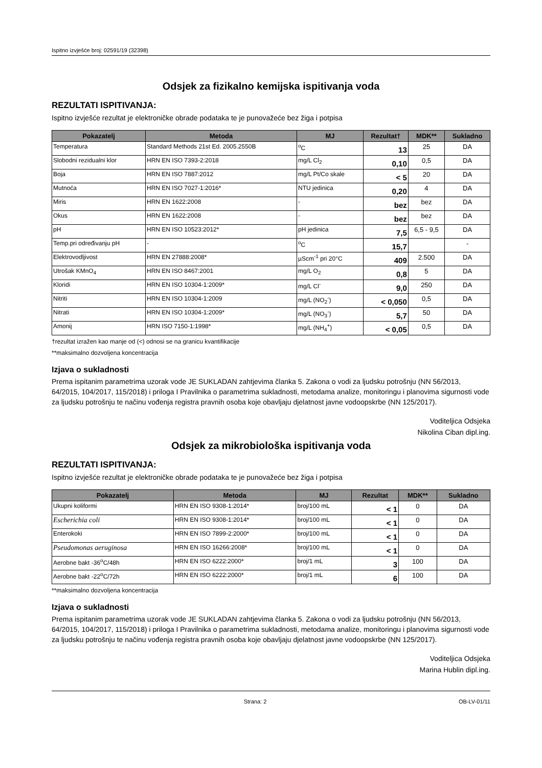Ispitno izvješće broj: 02591/19 (32398)
Odsjek za fizikalno kemijska ispitivanja voda
REZULTATI ISPITIVANJA:
Ispitno izvješće rezultat je elektroničke obrade podataka te je punovažeće bez žiga i potpisa
| Pokazatelj | Metoda | MJ | Rezultat† | MDK** | Sukladno |
| --- | --- | --- | --- | --- | --- |
| Temperatura | Standard Methods 21st Ed. 2005.2550B | <sup>o</sup> C | 13 | 25 | DA |
| Slobodni rezidualni klor | HRN EN ISO 7393-2:2018 | mg/L Cl<sub>2</sub> | 0,10 | 0,5 | DA |
| Boja | HRN EN ISO 7887:2012 | mg/L Pt/Co skale | < 5 | 20 | DA |
| Mutnoća | HRN EN ISO 7027-1:2016* | NTU jedinica | 0,20 | 4 | DA |
| Miris | HRN EN 1622:2008 | - | bez | bez | DA |
| Okus | HRN EN 1622:2008 | - | bez | bez | DA |
| pH | HRN EN ISO 10523:2012* | pH jedinica | 7,5 | 6,5 - 9,5 | DA |
| Temp.pri određivanju pH | - | <sup>o</sup> C | 15,7 | | - |
| Elektrovodljivost | HRN EN 27888:2008* | µScm<sup>-1</sup> pri 20°C | 409 | 2.500 | DA |
| Utrošak KMnO<sub>4</sub> | HRN EN ISO 8467:2001 | mg/L O<sub>2</sub> | 0,8 | 5 | DA |
| Kloridi | HRN EN ISO 10304-1:2009* | mg/L Cl<sup>-</sup> | 9,0 | 250 | DA |
| Nitriti | HRN EN ISO 10304-1:2009 | mg/L (NO<sub>2</sub><sup>-</sup>) | < 0,050 | 0,5 | DA |
| Nitrati | HRN EN ISO 10304-1:2009* | mg/L (NO<sub>3</sub><sup>-</sup>) | 5,7 | 50 | DA |
| Amonij | HRN ISO 7150-1:1998* | mg/L (NH<sub>4</sub><sup>+</sup>) | < 0,05 | 0,5 | DA |
†rezultat izražen kao manje od (<) odnosi se na granicu kvantifikacije
**maksimalno dozvoljena koncentracija
Izjava o sukladnosti
Prema ispitanim parametrima uzorak vode JE SUKLADAN zahtjevima članka 5. Zakona o vodi za ljudsku potrošnju (NN 56/2013, 64/2015, 104/2017, 115/2018) i priloga I Pravilnika o parametrima sukladnosti, metodama analize, monitoringu i planovima sigurnosti vode za ljudsku potrošnju te načinu vođenja registra pravnih osoba koje obavljaju djelatnost javne vodoopskrbe (NN 125/2017).
Voditeljica Odsjeka
Nikolina Ciban dipl.ing.
Odsjek za mikrobiološka ispitivanja voda
REZULTATI ISPITIVANJA:
Ispitno izvješće rezultat je elektroničke obrade podataka te je punovažeće bez žiga i potpisa
| Pokazatelj | Metoda | MJ | Rezultat | MDK** | Sukladno |
| --- | --- | --- | --- | --- | --- |
| Ukupni koliformi | HRN EN ISO 9308-1:2014* | broj/100 mL | < 1 | 0 | DA |
| Escherichia coli | HRN EN ISO 9308-1:2014* | broj/100 mL | < 1 | 0 | DA |
| Enterokoki | HRN EN ISO 7899-2:2000* | broj/100 mL | < 1 | 0 | DA |
| Pseudomonas aeruginosa | HRN EN ISO 16266:2008* | broj/100 mL | < 1 | 0 | DA |
| Aerobne bakt -36<sup>o</sup>C/48h | HRN EN ISO 6222:2000* | broj/1 mL | 3 | 100 | DA |
| Aerobne bakt -22<sup>o</sup>C/72h | HRN EN ISO 6222:2000* | broj/1 mL | 6 | 100 | DA |
**maksimalno dozvoljena koncentracija
Izjava o sukladnosti
Prema ispitanim parametrima uzorak vode JE SUKLADAN zahtjevima članka 5. Zakona o vodi za ljudsku potrošnju (NN 56/2013, 64/2015, 104/2017, 115/2018) i priloga I Pravilnika o parametrima sukladnosti, metodama analize, monitoringu i planovima sigurnosti vode za ljudsku potrošnju te načinu vođenja registra pravnih osoba koje obavljaju djelatnost javne vodoopskrbe (NN 125/2017).
Voditeljica Odsjeka
Marina Hublin dipl.ing.
Strana: 2 OB-LV-01/11